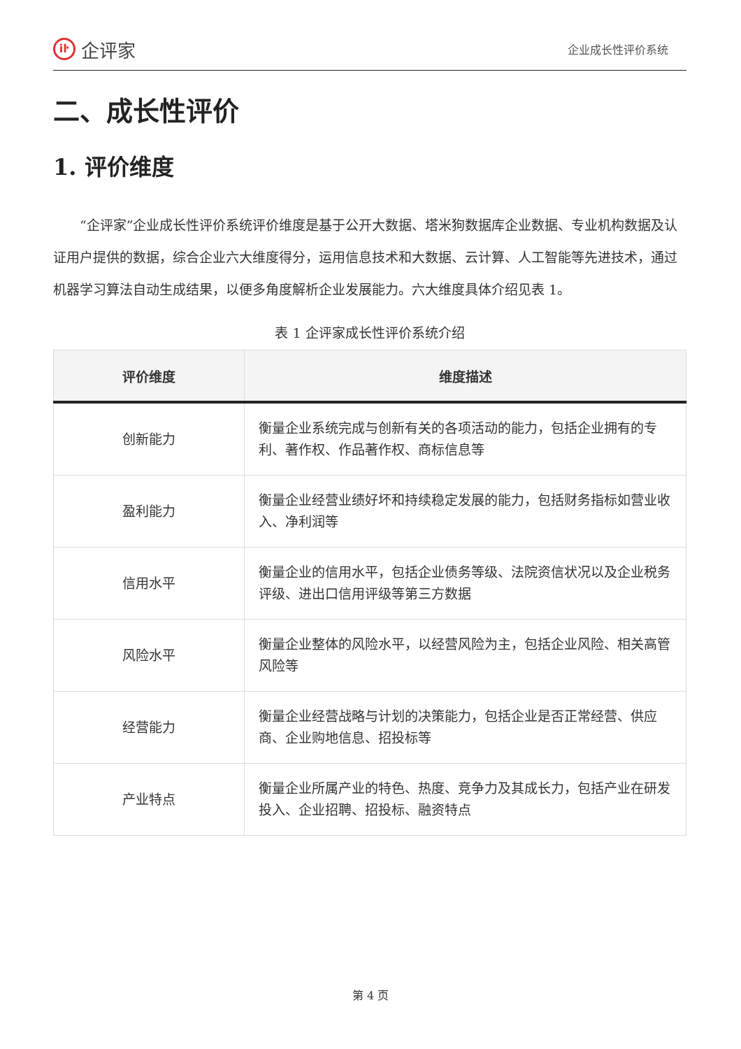iŀ
企评家
企业成长性评价系统
二、成长性评价
1. 评价维度
“企评家”企业成长性评价系统评价维度是基于公开大数据、塔米狗数据库企业数据、专业机构数据及认证用户提供的数据，综合企业六大维度得分，运用信息技术和大数据、云计算、人工智能等先进技术，通过机器学习算法自动生成结果，以便多角度解析企业发展能力。六大维度具体介绍见表 1。
表 1 企评家成长性评价系统介绍
| 评价维度 | 维度描述 |
| --- | --- |
| 创新能力 | 衡量企业系统完成与创新有关的各项活动的能力，包括企业拥有的专利、著作权、作品著作权、商标信息等 |
| 盈利能力 | 衡量企业经营业绩好坏和持续稳定发展的能力，包括财务指标如营业收入、净利润等 |
| 信用水平 | 衡量企业的信用水平，包括企业债务等级、法院资信状况以及企业税务评级、进出口信用评级等第三方数据 |
| 风险水平 | 衡量企业整体的风险水平，以经营风险为主，包括企业风险、相关高管风险等 |
| 经营能力 | 衡量企业经营战略与计划的决策能力，包括企业是否正常经营、供应商、企业购地信息、招投标等 |
| 产业特点 | 衡量企业所属产业的特色、热度、竞争力及其成长力，包括产业在研发投入、企业招聘、招投标、融资特点 |
第 4 页